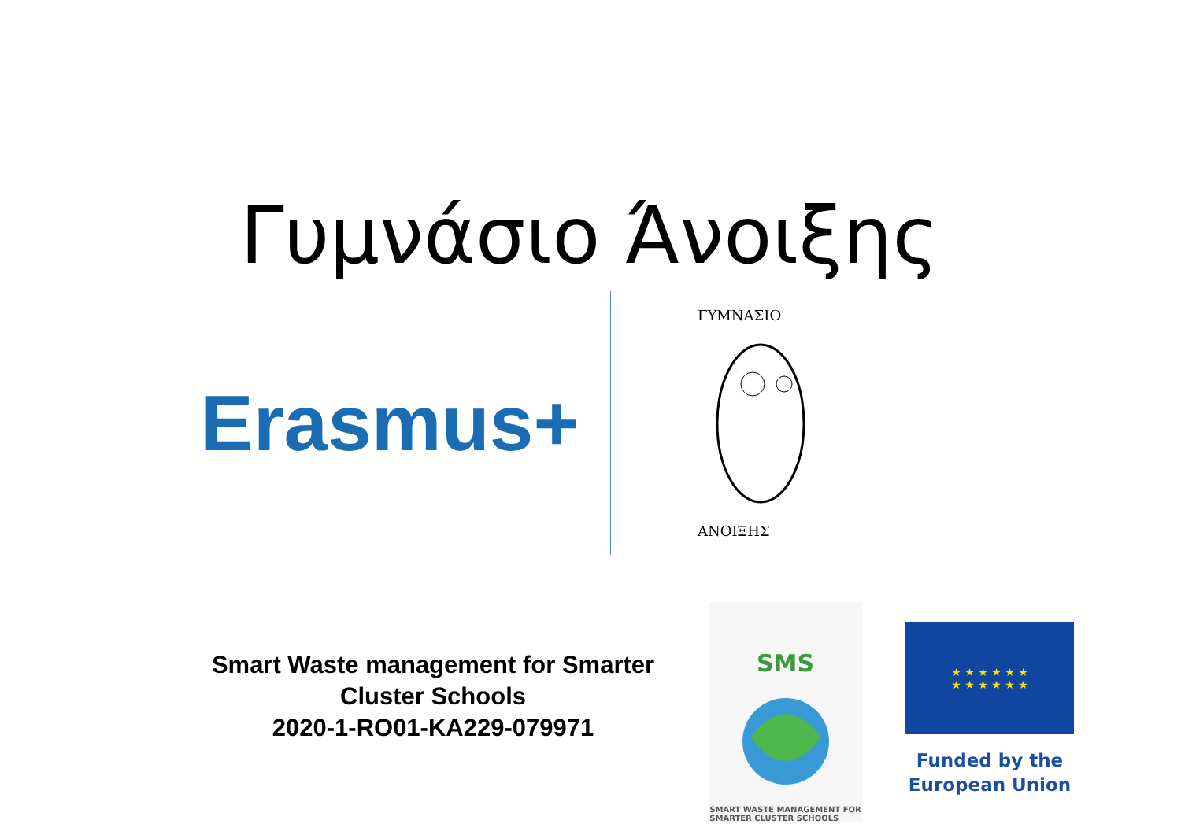Γυμνάσιο Άνοιξης
Erasmus+
ΓΥΜΝΑΣΙΟ
ΑΝΟΙΞΗΣ
Smart Waste management for Smarter Cluster Schools
2020-1-RO01-KA229-079971
SMS
SMART WASTE MANAGEMENT FOR
SMARTER CLUSTER SCHOOLS
★ ★ ★ ★ ★ ★
★ ★ ★ ★ ★ ★
Funded by the
European Union